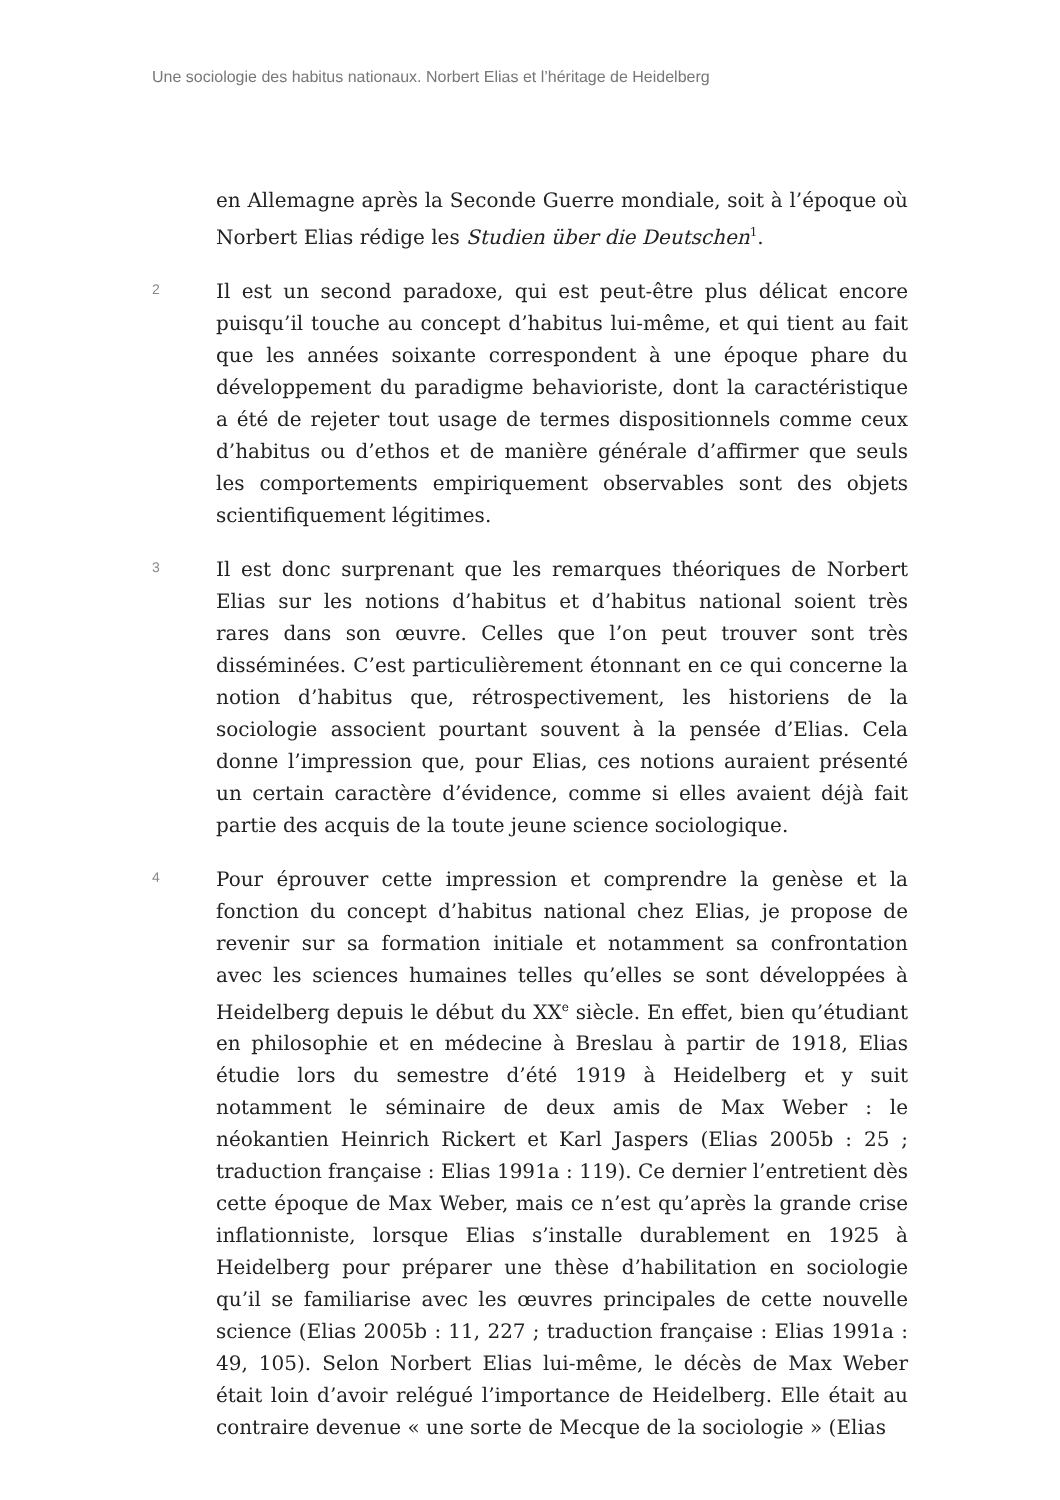Une sociologie des habitus nationaux. Norbert Elias et l’héritage de Heidelberg
en Allemagne après la Seconde Guerre mondiale, soit à l’époque où Norbert Elias rédige les Studien über die Deutschen<sup>1</sup>.
2
Il est un second paradoxe, qui est peut-être plus délicat encore puisqu’il touche au concept d’habitus lui-même, et qui tient au fait que les années soixante correspondent à une époque phare du développement du paradigme behavioriste, dont la caractéristique a été de rejeter tout usage de termes dispositionnels comme ceux d’habitus ou d’ethos et de manière générale d’affirmer que seuls les comportements empiriquement observables sont des objets scientifiquement légitimes.
3
Il est donc surprenant que les remarques théoriques de Norbert Elias sur les notions d’habitus et d’habitus national soient très rares dans son œuvre. Celles que l’on peut trouver sont très disséminées. C’est particulièrement étonnant en ce qui concerne la notion d’habitus que, rétrospectivement, les historiens de la sociologie associent pourtant souvent à la pensée d’Elias. Cela donne l’impression que, pour Elias, ces notions auraient présenté un certain caractère d’évidence, comme si elles avaient déjà fait partie des acquis de la toute jeune science sociologique.
4
Pour éprouver cette impression et comprendre la genèse et la fonction du concept d’habitus national chez Elias, je propose de revenir sur sa formation initiale et notamment sa confrontation avec les sciences humaines telles qu’elles se sont développées à Heidelberg depuis le début du XX<sup>e</sup> siècle. En effet, bien qu’étudiant en philosophie et en médecine à Breslau à partir de 1918, Elias étudie lors du semestre d’été 1919 à Heidelberg et y suit notamment le séminaire de deux amis de Max Weber : le néokantien Heinrich Rickert et Karl Jaspers (Elias 2005b : 25 ; traduction française : Elias 1991a : 119). Ce dernier l’entretient dès cette époque de Max Weber, mais ce n’est qu’après la grande crise inflationniste, lorsque Elias s’installe durablement en 1925 à Heidelberg pour préparer une thèse d’habilitation en sociologie qu’il se familiarise avec les œuvres principales de cette nouvelle science (Elias 2005b : 11, 227 ; traduction française : Elias 1991a : 49, 105). Selon Norbert Elias lui-même, le décès de Max Weber était loin d’avoir relégué l’importance de Heidelberg. Elle était au contraire devenue « une sorte de Mecque de la sociologie » (Elias